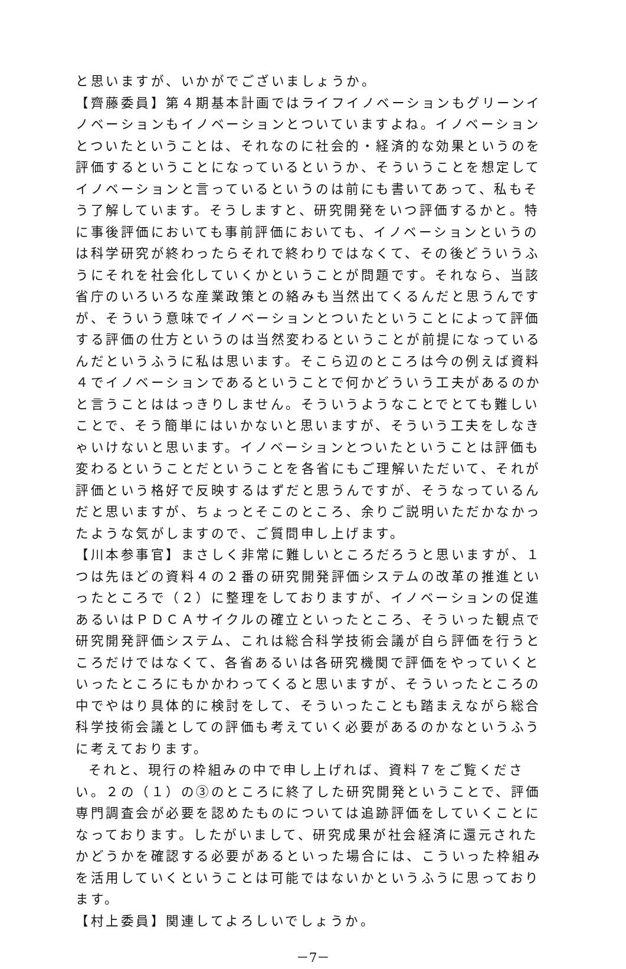と思いますが、いかがでございましょうか。
【齊藤委員】第４期基本計画ではライフイノベーションもグリーンイノベーションもイノベーションとついていますよね。イノベーションとついたということは、それなのに社会的・経済的な効果というのを評価するということになっているというか、そういうことを想定してイノベーションと言っているというのは前にも書いてあって、私もそう了解しています。そうしますと、研究開発をいつ評価するかと。特に事後評価においても事前評価においても、イノベーションというのは科学研究が終わったらそれで終わりではなくて、その後どういうふうにそれを社会化していくかということが問題です。それなら、当該省庁のいろいろな産業政策との絡みも当然出てくるんだと思うんですが、そういう意味でイノベーションとついたということによって評価する評価の仕方というのは当然変わるということが前提になっているんだというふうに私は思います。そこら辺のところは今の例えば資料４でイノベーションであるということで何かどういう工夫があるのかと言うことははっきりしません。そういうようなことでとても難しいことで、そう簡単にはいかないと思いますが、そういう工夫をしなきゃいけないと思います。イノベーションとついたということは評価も変わるということだということを各省にもご理解いただいて、それが評価という格好で反映するはずだと思うんですが、そうなっているんだと思いますが、ちょっとそこのところ、余りご説明いただかなかったような気がしますので、ご質問申し上げます。
【川本参事官】まさしく非常に難しいところだろうと思いますが、１つは先ほどの資料４の２番の研究開発評価システムの改革の推進といったところで（２）に整理をしておりますが、イノベーションの促進あるいはＰＤＣＡサイクルの確立といったところ、そういった観点で研究開発評価システム、これは総合科学技術会議が自ら評価を行うところだけではなくて、各省あるいは各研究機関で評価をやっていくといったところにもかかわってくると思いますが、そういったところの中でやはり具体的に検討をして、そういったことも踏まえながら総合科学技術会議としての評価も考えていく必要があるのかなというふうに考えております。
それと、現行の枠組みの中で申し上げれば、資料７をご覧ください。２の（１）の③のところに終了した研究開発ということで、評価専門調査会が必要を認めたものについては追跡評価をしていくことになっております。したがいまして、研究成果が社会経済に還元されたかどうかを確認する必要があるといった場合には、こういった枠組みを活用していくということは可能ではないかというふうに思っております。
【村上委員】関連してよろしいでしょうか。
－7－